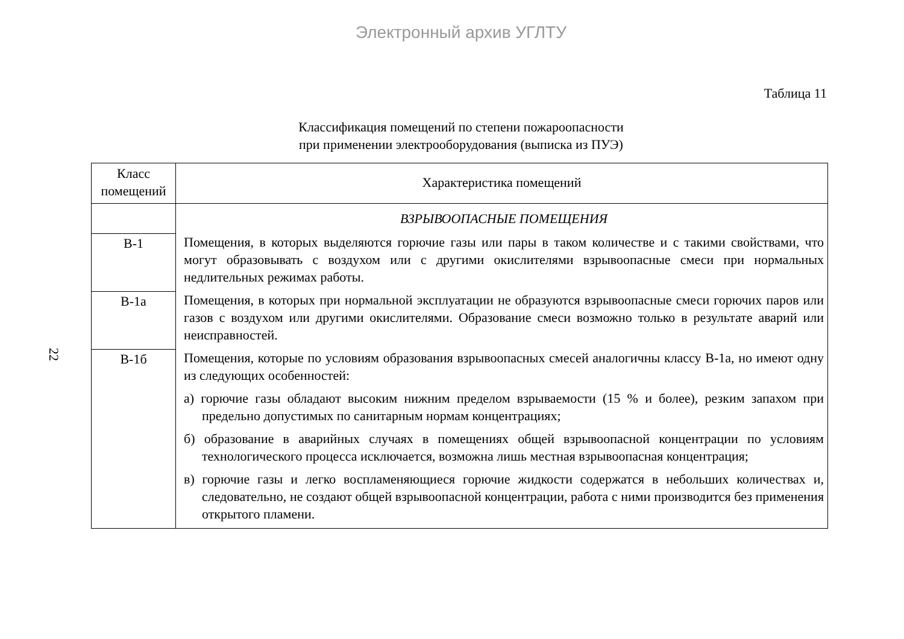Электронный архив УГЛТУ
22
Таблица 11
Классификация помещений по степени пожароопасности
при применении электрооборудования (выписка из ПУЭ)
| Класс помещений | Характеристика помещений |
| --- | --- |
| | ВЗРЫВООПАСНЫЕ ПОМЕЩЕНИЯ |
| В-1 | Помещения, в которых выделяются горючие газы или пары в таком количестве и с такими свойствами, что могут образовывать с воздухом или с другими окислителями взрывоопасные смеси при нормальных недлительных режимах работы. |
| В-1а | Помещения, в которых при нормальной эксплуатации не образуются взрывоопасные смеси горючих паров или газов с воздухом или другими окислителями. Образование смеси возможно только в результате аварий или неисправностей. |
| В-1б | Помещения, которые по условиям образования взрывоопасных смесей аналогичны классу В-1а, но имеют одну из следующих особенностей: а) горючие газы обладают высоким нижним пределом взрываемости (15 % и более), резким запахом при предельно допустимых по санитарным нормам концентрациях; б) образование в аварийных случаях в помещениях общей взрывоопасной концентрации по условиям технологического процесса исключается, возможна лишь местная взрывоопасная концентрация; в) горючие газы и легко воспламеняющиеся горючие жидкости содержатся в небольших количествах и, следовательно, не создают общей взрывоопасной концентрации, работа с ними производится без применения открытого пламени. |